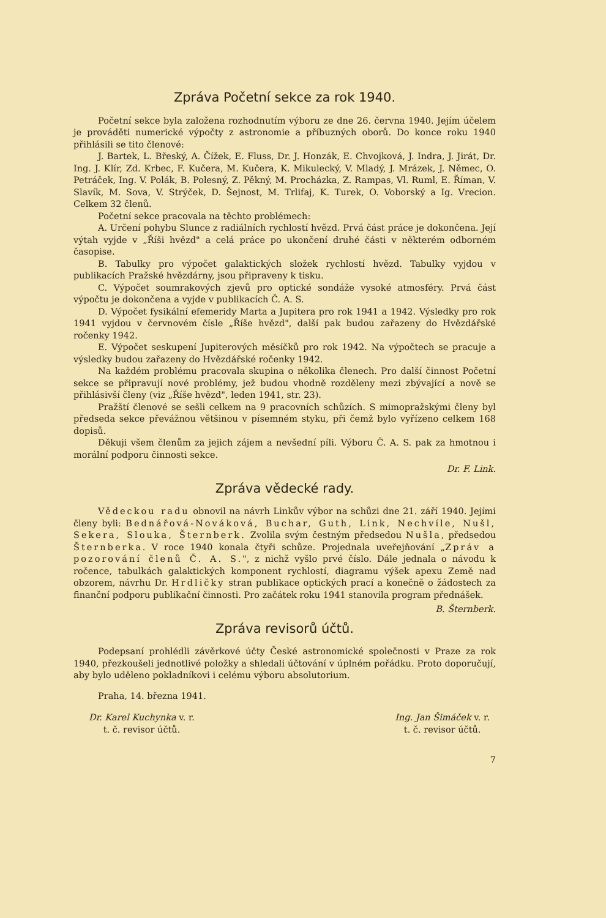Zpráva Početní sekce za rok 1940.
Početní sekce byla založena rozhodnutím výboru ze dne 26. června 1940. Jejím účelem je prováděti numerické výpočty z astronomie a příbuzných oborů. Do konce roku 1940 přihlásili se tito členové:
J. Bartek, L. Břeský, A. Čížek, E. Fluss, Dr. J. Honzák, E. Chvojková, J. Indra, J. Jirát, Dr. Ing. J. Klír, Zd. Krbec, F. Kučera, M. Kučera, K. Mikulecký, V. Mladý, J. Mrázek, J. Němec, O. Petráček, Ing. V. Polák, B. Polesný, Z. Pěkný, M. Procházka, Z. Rampas, Vl. Ruml, E. Říman, V. Slavík, M. Sova, V. Strýček, D. Šejnost, M. Trlifaj, K. Turek, O. Voborský a Ig. Vrecion. Celkem 32 členů.
Početní sekce pracovala na těchto problémech:
A. Určení pohybu Slunce z radiálních rychlostí hvězd. Prvá část práce je dokončena. Její výtah vyjde v „Říši hvězd" a celá práce po ukončení druhé části v některém odborném časopise.
B. Tabulky pro výpočet galaktických složek rychlostí hvězd. Tabulky vyjdou v publikacích Pražské hvězdárny, jsou připraveny k tisku.
C. Výpočet soumrakových zjevů pro optické sondáže vysoké atmosféry. Prvá část výpočtu je dokončena a vyjde v publikacích Č. A. S.
D. Výpočet fysikální efemeridy Marta a Jupitera pro rok 1941 a 1942. Výsledky pro rok 1941 vyjdou v červnovém čísle „Říše hvězd", další pak budou zařazeny do Hvězdářské ročenky 1942.
E. Výpočet seskupení Jupiterových měsíčků pro rok 1942. Na výpočtech se pracuje a výsledky budou zařazeny do Hvězdářské ročenky 1942.
Na každém problému pracovala skupina o několika členech. Pro další činnost Početní sekce se připravují nové problémy, jež budou vhodně rozděleny mezi zbývající a nově se přihlásivší členy (viz „Říše hvězd", leden 1941, str. 23).
Pražští členové se sešli celkem na 9 pracovních schůzích. S mimopražskými členy byl předseda sekce převážnou většinou v písemném styku, při čemž bylo vyřízeno celkem 168 dopisů.
Děkuji všem členům za jejich zájem a nevšední píli. Výboru Č. A. S. pak za hmotnou i morální podporu činnosti sekce.
Dr. F. Link.
Zpráva vědecké rady.
Vědeckou radu obnovil na návrh Linkův výbor na schůzi dne 21. září 1940. Jejími členy byli: Bednářová-Nováková, Buchar, Guth, Link, Nechvíle, Nušl, Sekera, Slouka, Šternberk. Zvolila svým čestným předsedou Nušla, předsedou Šternberka. V roce 1940 konala čtyři schůze. Projednala uveřejňování „Zpráv a pozorování členů Č. A. S.", z nichž vyšlo prvé číslo. Dále jednala o návodu k ročence, tabulkách galaktických komponent rychlostí, diagramu výšek apexu Země nad obzorem, návrhu Dr. Hrdličky stran publikace optických prací a konečně o žádostech za finanční podporu publikační činnosti. Pro začátek roku 1941 stanovila program přednášek.
B. Šternberk.
Zpráva revisorů účtů.
Podepsaní prohlédli závěrkové účty České astronomické společnosti v Praze za rok 1940, přezkoušeli jednotlivé položky a shledali účtování v úplném pořádku. Proto doporučují, aby bylo uděleno pokladníkovi i celému výboru absolutorium.
Praha, 14. března 1941.
Dr. Karel Kuchynka v. r.
t. č. revisor účtů.
Ing. Jan Šimáček v. r.
t. č. revisor účtů.
7